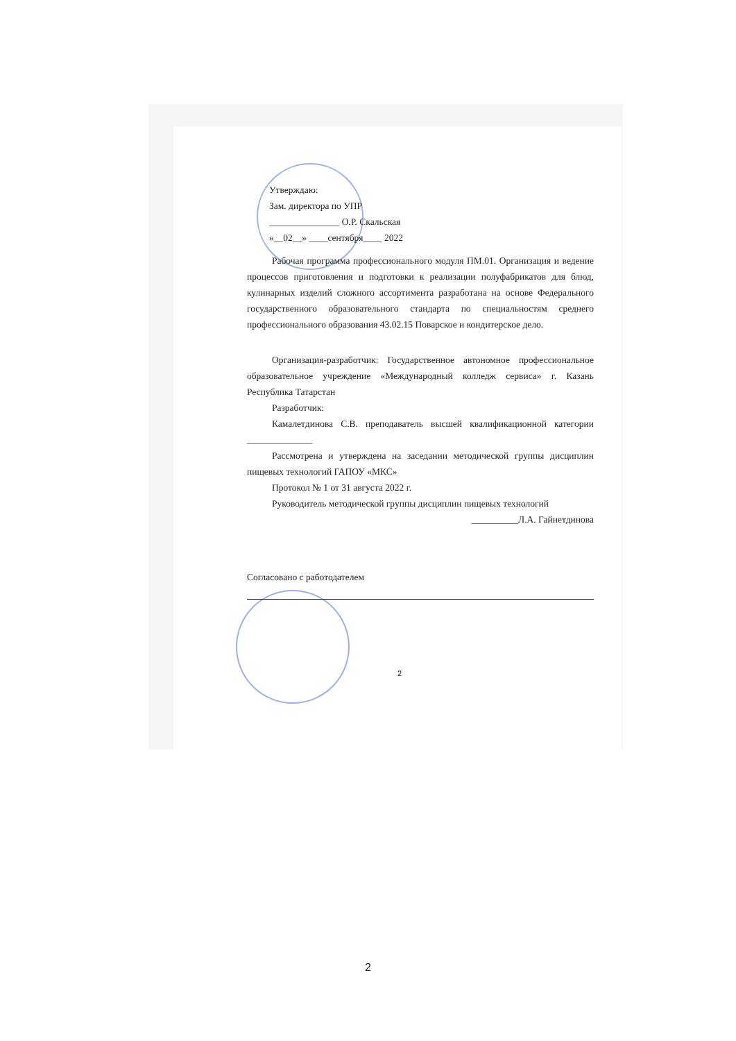Утверждаю:
Зам. директора по УПР
_______________ О.Р. Скальская
«__02__» ____сентября____ 2022
Рабочая программа профессионального модуля ПМ.01. Организация и ведение процессов приготовления и подготовки к реализации полуфабрикатов для блюд, кулинарных изделий сложного ассортимента разработана на основе Федерального государственного образовательного стандарта по специальностям среднего профессионального образования 43.02.15 Поварское и кондитерское дело.
Организация-разработчик: Государственное автономное профессиональное образовательное учреждение «Международный колледж сервиса» г. Казань Республика Татарстан
Разработчик:
Камалетдинова С.В. преподаватель высшей квалификационной категории ______________
Рассмотрена и утверждена на заседании методической группы дисциплин пищевых технологий ГАПОУ «МКС»
Протокол № 1 от 31 августа 2022 г.
Руководитель методической группы дисциплин пищевых технологий
__________Л.А. Гайнетдинова
Согласовано с работодателем
2
2